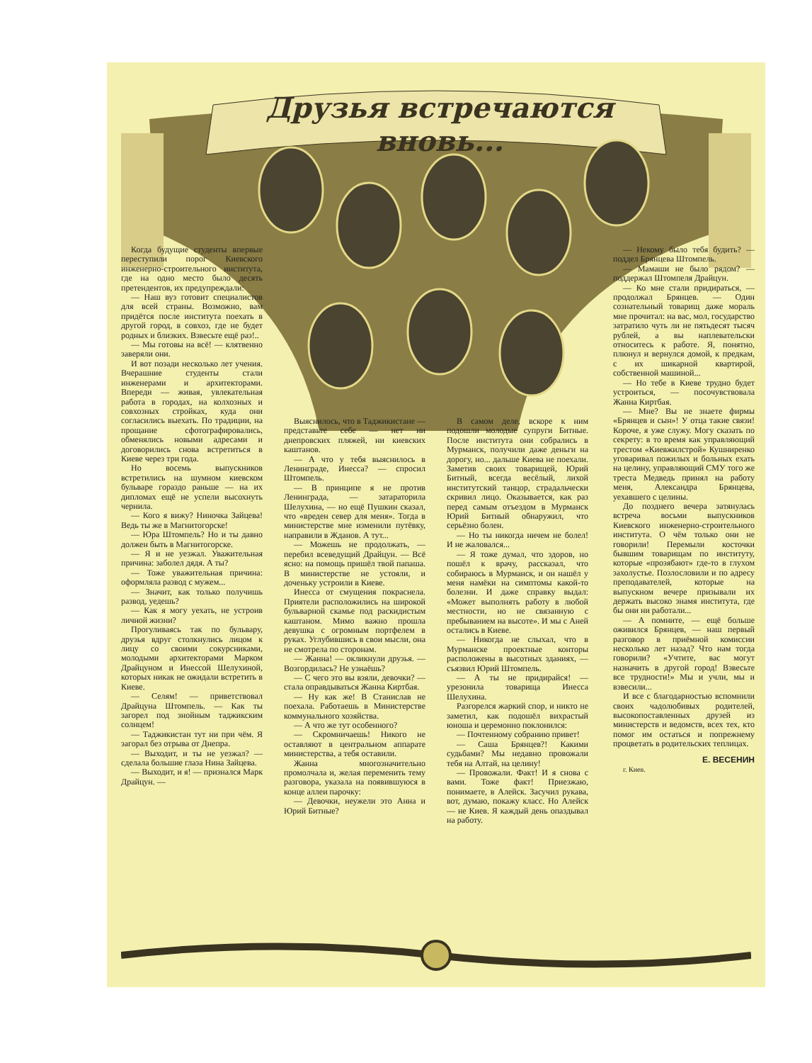Друзья встречаются вновь...
Когда будущие студенты впервые переступили порог Киевского инженерно-строительного института, где на одно место было десять претендентов, их предупреждали:
— Наш вуз готовит специалистов для всей страны. Возможно, вам придётся после института поехать в другой город, в совхоз, где не будет родных и близких. Взвесьте ещё раз!..
— Мы готовы на всё! — клятвенно заверяли они.
И вот позади несколько лет учения. Вчерашние студенты стали инженерами и архитекторами. Впереди — живая, увлекательная работа в городах, на колхозных и совхозных стройках, куда они согласились выехать. По традиции, на прощание сфотографировались, обменялись новыми адресами и договорились снова встретиться в Киеве через три года.
Но восемь выпускников встретились на шумном киевском бульваре гораздо раньше — на их дипломах ещё не успели высохнуть чернила.
— Кого я вижу? Ниночка Зайцева! Ведь ты же в Магнитогорске!
— Юра Штомпель? Но и ты давно должен быть в Магнитогорске.
— Я и не уезжал. Уважительная причина: заболел дядя. А ты?
— Тоже уважительная причина: оформляла развод с мужем...
— Значит, как только получишь развод, уедешь?
— Как я могу уехать, не устроив личной жизни?
Прогуливаясь так по бульвару, друзья вдруг столкнулись лицом к лицу со своими сокурсниками, молодыми архитекторами Марком Драйцуном и Инессой Шелухиной, которых никак не ожидали встретить в Киеве.
— Селям! — приветствовал Драйцуна Штомпель. — Как ты загорел под знойным таджикским солнцем!
— Таджикистан тут ни при чём. Я загорал без отрыва от Днепра.
— Выходит, и ты не уезжал? — сделала большие глаза Нина Зайцева.
— Выходит, и я! — признался Марк Драйцун. —
Выяснилось, что в Таджикистане — представьте себе — нет ни днепровских пляжей, ни киевских каштанов.
— А что у тебя выяснилось в Ленинграде, Инесса? — спросил Штомпель.
— В принципе я не против Ленинграда, — затараторила Шелухина, — но ещё Пушкин сказал, что «вреден север для меня». Тогда в министерстве мне изменили путёвку, направили в Жданов. А тут...
— Можешь не продолжать, — перебил всеведущий Драйцун. — Всё ясно: на помощь пришёл твой папаша. В министерстве не устояли, и доченьку устроили в Киеве.
Инесса от смущения покраснела. Приятели расположились на широкой бульварной скамье под раскидистым каштаном. Мимо важно прошла девушка с огромным портфелем в руках. Углубившись в свои мысли, она не смотрела по сторонам.
— Жанна! — окликнули друзья. — Возгордилась? Не узнаёшь?
— С чего это вы взяли, девочки? — стала оправдываться Жанна Киртбая.
— Ну как же! В Станислав не поехала. Работаешь в Министерстве коммунального хозяйства.
— А что же тут особенного?
— Скромничаешь! Никого не оставляют в центральном аппарате министерства, а тебя оставили.
Жанна многозначительно промолчала и, желая переменить тему разговора, указала на появившуюся в конце аллеи парочку:
— Девочки, неужели это Анна и Юрий Битные?
В самом деле, вскоре к ним подошли молодые супруги Битные. После института они собрались в Мурманск, получили даже деньги на дорогу, но... дальше Киева не поехали. Заметив своих товарищей, Юрий Битный, всегда весёлый, лихой институтский танцор, страдальчески скривил лицо. Оказывается, как раз перед самым отъездом в Мурманск Юрий Битный обнаружил, что серьёзно болен.
— Но ты никогда ничем не болел! И не жаловался...
— Я тоже думал, что здоров, но пошёл к врачу, рассказал, что собираюсь в Мурманск, и он нашёл у меня намёки на симптомы какой-то болезни. И даже справку выдал: «Может выполнять работу в любой местности, но не связанную с пребыванием на высоте». И мы с Аней остались в Киеве.
— Никогда не слыхал, что в Мурманске проектные конторы расположены в высотных зданиях, — съязвил Юрий Штомпель.
— А ты не придирайся! — урезонила товарища Инесса Шелухина.
Разгорелся жаркий спор, и никто не заметил, как подошёл вихрастый юноша и церемонно поклонился:
— Почтенному собранию привет!
— Саша Брянцев?! Какими судьбами? Мы недавно провожали тебя на Алтай, на целину!
— Провожали. Факт! И я снова с вами. Тоже факт! Приезжаю, понимаете, в Алейск. Засучил рукава, вот, думаю, покажу класс. Но Алейск — не Киев. Я каждый день опаздывал на работу.
— Некому было тебя будить? — поддел Брянцева Штомпель.
— Мамаши не было рядом? — поддержал Штомпеля Драйцун.
— Ко мне стали придираться, — продолжал Брянцев. — Один сознательный товарищ даже мораль мне прочитал: на вас, мол, государство затратило чуть ли не пятьдесят тысяч рублей, а вы наплевательски относитесь к работе. Я, понятно, плюнул и вернулся домой, к предкам, с их шикарной квартирой, собственной машиной...
— Но тебе в Киеве трудно будет устроиться, — посочувствовала Жанна Киртбая.
— Мне? Вы не знаете фирмы «Брянцев и сын»! У отца такие связи! Короче, я уже служу. Могу сказать по секрету: в то время как управляющий трестом «Киевжилстрой» Кушниренко уговаривал пожилых и больных ехать на целину, управляющий СМУ того же треста Медведь принял на работу меня, Александра Брянцева, уехавшего с целины.
До позднего вечера затянулась встреча восьми выпускников Киевского инженерно-строительного института. О чём только они не говорили! Перемыли косточки бывшим товарищам по институту, которые «прозябают» где-то в глухом захолустье. Позлословили и по адресу преподавателей, которые на выпускном вечере призывали их держать высоко знамя института, где бы они ни работали...
— А помните, — ещё больше оживился Брянцев, — наш первый разговор в приёмной комиссии несколько лет назад? Что нам тогда говорили? «Учтите, вас могут назначить в другой город! Взвесьте все трудности!» Мы и учли, мы и взвесили...
И все с благодарностью вспомнили своих чадолюбивых родителей, высокопоставленных друзей из министерств и ведомств, всех тех, кто помог им остаться и попрежнему процветать в родительских теплицах.
Е. ВЕСЕНИН
г. Киев.